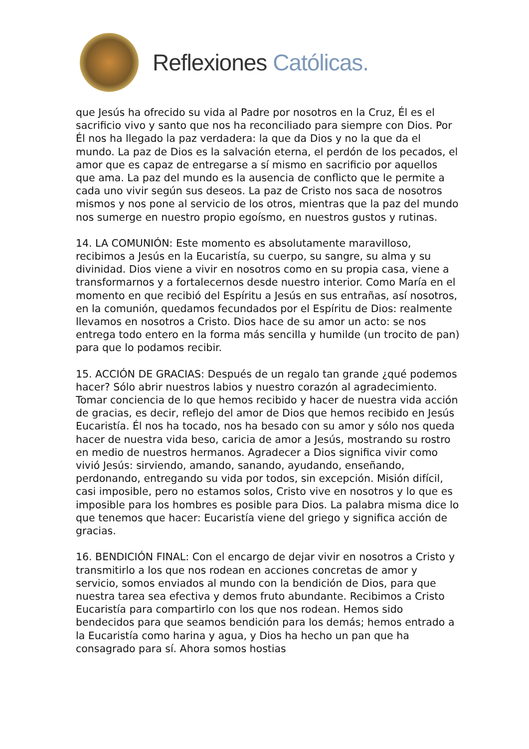Reflexiones Católicas.
que Jesús ha ofrecido su vida al Padre por nosotros en la Cruz, Él es el sacrificio vivo y santo que nos ha reconciliado para siempre con Dios. Por Él nos ha llegado la paz verdadera: la que da Dios y no la que da el mundo. La paz de Dios es la salvación eterna, el perdón de los pecados, el amor que es capaz de entregarse a sí mismo en sacrificio por aquellos que ama. La paz del mundo es la ausencia de conflicto que le permite a cada uno vivir según sus deseos. La paz de Cristo nos saca de nosotros mismos y nos pone al servicio de los otros, mientras que la paz del mundo nos sumerge en nuestro propio egoísmo, en nuestros gustos y rutinas.
14. LA COMUNIÓN: Este momento es absolutamente maravilloso, recibimos a Jesús en la Eucaristía, su cuerpo, su sangre, su alma y su divinidad. Dios viene a vivir en nosotros como en su propia casa, viene a transformarnos y a fortalecernos desde nuestro interior. Como María en el momento en que recibió del Espíritu a Jesús en sus entrañas, así nosotros, en la comunión, quedamos fecundados por el Espíritu de Dios: realmente llevamos en nosotros a Cristo. Dios hace de su amor un acto: se nos entrega todo entero en la forma más sencilla y humilde (un trocito de pan) para que lo podamos recibir.
15. ACCIÓN DE GRACIAS: Después de un regalo tan grande ¿qué podemos hacer? Sólo abrir nuestros labios y nuestro corazón al agradecimiento. Tomar conciencia de lo que hemos recibido y hacer de nuestra vida acción de gracias, es decir, reflejo del amor de Dios que hemos recibido en Jesús Eucaristía. Él nos ha tocado, nos ha besado con su amor y sólo nos queda hacer de nuestra vida beso, caricia de amor a Jesús, mostrando su rostro en medio de nuestros hermanos. Agradecer a Dios significa vivir como vivió Jesús: sirviendo, amando, sanando, ayudando, enseñando, perdonando, entregando su vida por todos, sin excepción. Misión difícil, casi imposible, pero no estamos solos, Cristo vive en nosotros y lo que es imposible para los hombres es posible para Dios. La palabra misma dice lo que tenemos que hacer: Eucaristía viene del griego y significa acción de gracias.
16. BENDICIÓN FINAL: Con el encargo de dejar vivir en nosotros a Cristo y transmitirlo a los que nos rodean en acciones concretas de amor y servicio, somos enviados al mundo con la bendición de Dios, para que nuestra tarea sea efectiva y demos fruto abundante. Recibimos a Cristo Eucaristía para compartirlo con los que nos rodean. Hemos sido bendecidos para que seamos bendición para los demás; hemos entrado a la Eucaristía como harina y agua, y Dios ha hecho un pan que ha consagrado para sí. Ahora somos hostias